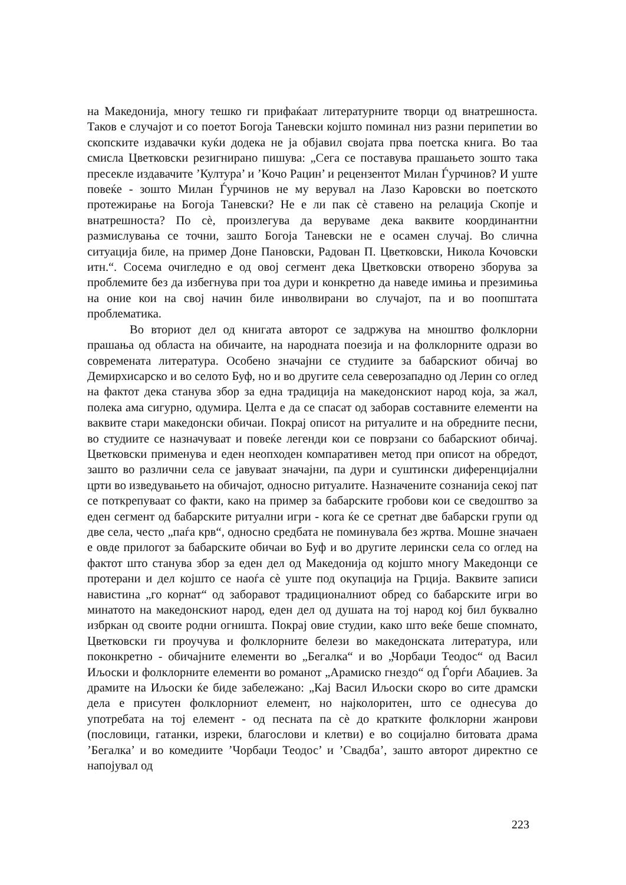на Македонија, многу тешко ги прифаќаат литературните творци од внатрешноста. Таков е случајот и со поетот Богоја Таневски којшто поминал низ разни перипетии во скопските издавачки куќи додека не ја објавил својата прва поетска книга. Во таа смисла Цветковски резигнирано пишува: „Сега се поставува прашањето зошто така пресекле издавачите ’Култура’ и ’Кочо Рацин’ и рецензентот Милан Ѓурчинов? И уште повеќе - зошто Милан Ѓурчинов не му верувал на Лазо Каровски во поетското протежирање на Богоја Таневски? Не е ли пак сè ставено на релација Скопје и внатрешноста? По сè, произлегува да веруваме дека ваквите координантни размислувања се точни, зашто Богоја Таневски не е осамен случај. Во слична ситуација биле, на пример Доне Пановски, Радован П. Цветковски, Никола Кочовски итн.“. Сосема очигледно е од овој сегмент дека Цветковски отворено зборува за проблемите без да избегнува при тоа дури и конкретно да наведе имиња и презимиња на оние кои на свој начин биле инволвирани во случајот, па и во поопштата проблематика.
Во вториот дел од книгата авторот се задржува на мноштво фолклорни прашања од областа на обичаите, на народната поезија и на фолклорните одрази во современата литература. Особено значајни се студиите за бабарскиот обичај во Демирхисарско и во селото Буф, но и во другите села северозападно од Лерин со оглед на фактот дека станува збор за една традиција на македонскиот народ која, за жал, полека ама сигурно, одумира. Целта е да се спасат од заборав составните елементи на ваквите стари македонски обичаи. Покрај описот на ритуалите и на обредните песни, во студиите се назначуваат и повеќе легенди кои се поврзани со бабарскиот обичај. Цветковски применува и еден неопходен компаративен метод при описот на обредот, зашто во различни села се јавуваат значајни, па дури и суштински диференцијални црти во изведувањето на обичајот, односно ритуалите. Назначените сознанија секој пат се поткрепуваат со факти, како на пример за бабарските гробови кои се сведоштво за еден сегмент од бабарските ритуални игри - кога ќе се сретнат две бабарски групи од две села, често „паѓа крв“, односно средбата не поминувала без жртва. Мошне значаен е овде прилогот за бабарските обичаи во Буф и во другите лерински села со оглед на фактот што станува збор за еден дел од Македонија од којшто многу Македонци се протерани и дел којшто се наоѓа сè уште под окупација на Грција. Ваквите записи навистина „го корнат“ од заборавот традиционалниот обред со бабарските игри во минатото на македонскиот народ, еден дел од душата на тој народ кој бил буквално избркан од своите родни огништа. Покрај овие студии, како што веќе беше спомнато, Цветковски ги проучува и фолклорните белези во македонската литература, или поконкретно - обичајните елементи во „Бегалка“ и во „Чорбаџи Теодос“ од Васил Иљоски и фолклорните елементи во романот „Арамиско гнездо“ од Ѓорѓи Абаџиев. За драмите на Иљоски ќе биде забележано: „Кај Васил Иљоски скоро во сите драмски дела е присутен фолклорниот елемент, но најколоритен, што се однесува до употребата на тој елемент - од песната па сè до кратките фолклорни жанрови (пословици, гатанки, изреки, благослови и клетви) е во социјално битовата драма ’Бегалка’ и во комедиите ’Чорбаџи Теодос’ и ’Свадба’, зашто авторот директно се напојувал од
223